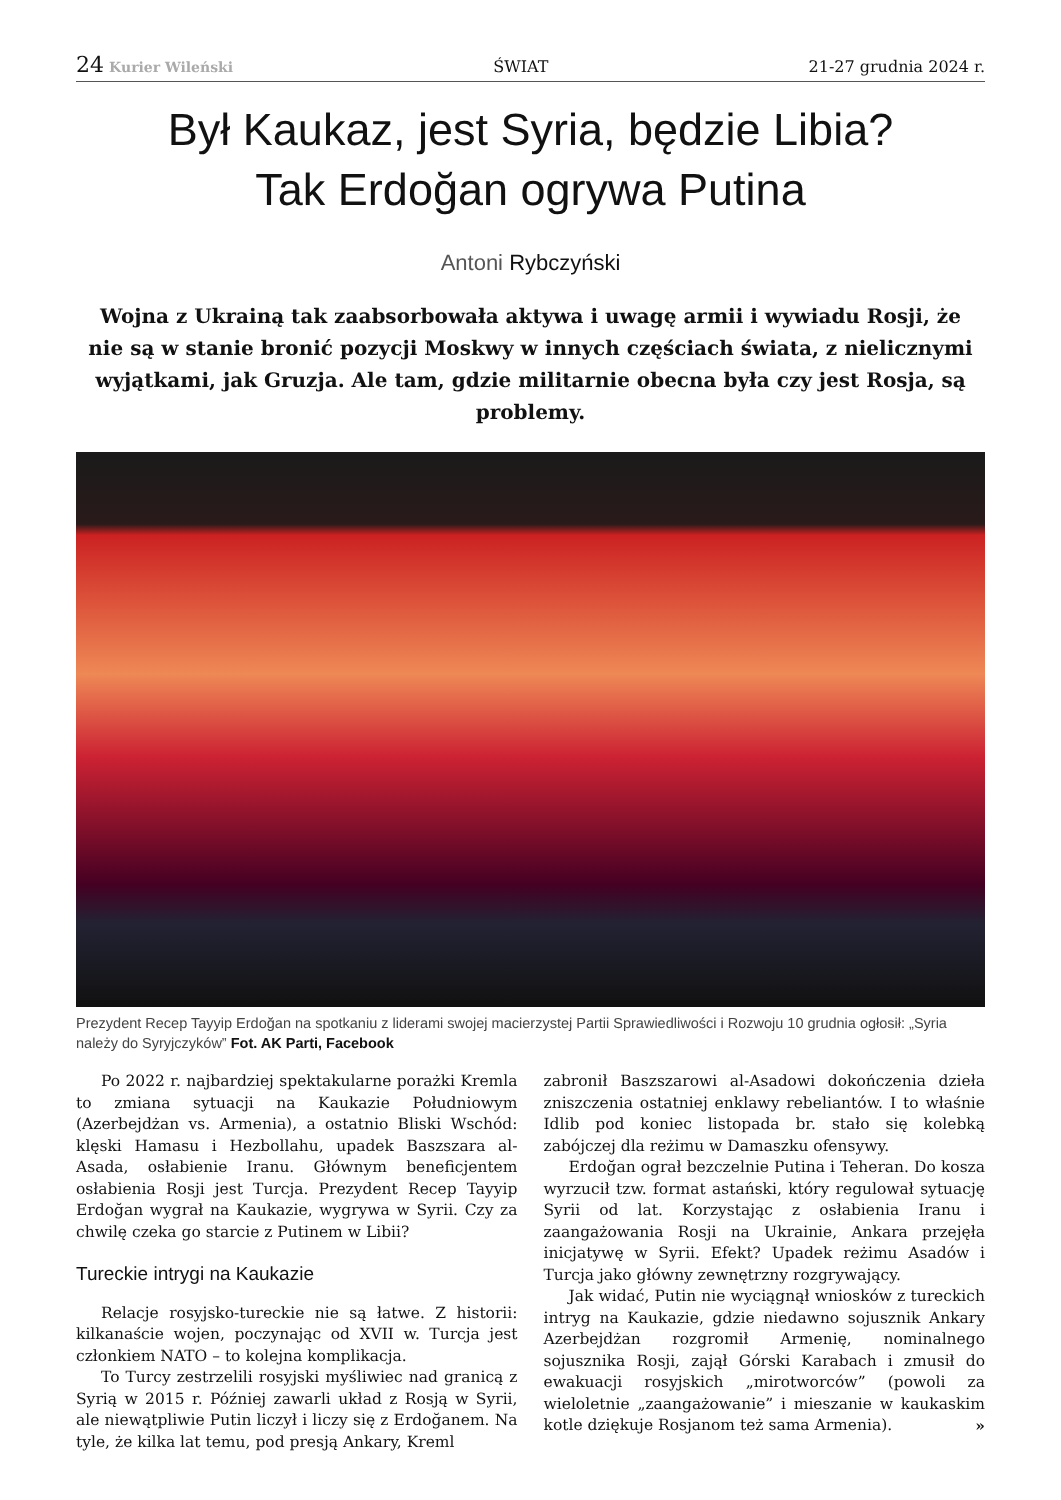24 Kurier Wileński ŚWIAT 21-27 grudnia 2024 r.
Był Kaukaz, jest Syria, będzie Libia?
Tak Erdoğan ogrywa Putina
Antoni Rybczyński
Wojna z Ukrainą tak zaabsorbowała aktywa i uwagę armii i wywiadu Rosji, że nie są w stanie bronić pozycji Moskwy w innych częściach świata, z nielicznymi wyjątkami, jak Gruzja. Ale tam, gdzie militarnie obecna była czy jest Rosja, są problemy.
Prezydent Recep Tayyip Erdoğan na spotkaniu z liderami swojej macierzystej Partii Sprawiedliwości i Rozwoju 10 grudnia ogłosił: „Syria należy do Syryjczyków” Fot. AK Parti, Facebook
Po 2022 r. najbardziej spektakularne porażki Kremla to zmiana sytuacji na Kaukazie Południowym (Azerbejdżan vs. Armenia), a ostatnio Bliski Wschód: klęski Hamasu i Hezbollahu, upadek Baszszara al-Asada, osłabienie Iranu. Głównym beneficjentem osłabienia Rosji jest Turcja. Prezydent Recep Tayyip Erdoğan wygrał na Kaukazie, wygrywa w Syrii. Czy za chwilę czeka go starcie z Putinem w Libii?
Tureckie intrygi na Kaukazie
Relacje rosyjsko-tureckie nie są łatwe. Z historii: kilkanaście wojen, poczynając od XVII w. Turcja jest członkiem NATO – to kolejna komplikacja.
To Turcy zestrzelili rosyjski myśliwiec nad granicą z Syrią w 2015 r. Później zawarli układ z Rosją w Syrii, ale niewątpliwie Putin liczył i liczy się z Erdoğanem. Na tyle, że kilka lat temu, pod presją Ankary, Kreml
zabronił Baszszarowi al-Asadowi dokończenia dzieła zniszczenia ostatniej enklawy rebeliantów. I to właśnie Idlib pod koniec listopada br. stało się kolebką zabójczej dla reżimu w Damaszku ofensywy.
Erdoğan ograł bezczelnie Putina i Teheran. Do kosza wyrzucił tzw. format astański, który regulował sytuację Syrii od lat. Korzystając z osłabienia Iranu i zaangażowania Rosji na Ukrainie, Ankara przejęła inicjatywę w Syrii. Efekt? Upadek reżimu Asadów i Turcja jako główny zewnętrzny rozgrywający.
Jak widać, Putin nie wyciągnął wniosków z tureckich intryg na Kaukazie, gdzie niedawno sojusznik Ankary Azerbejdżan rozgromił Armenię, nominalnego sojusznika Rosji, zajął Górski Karabach i zmusił do ewakuacji rosyjskich „mirotworców” (powoli za wieloletnie „zaangażowanie” i mieszanie w kaukaskim kotle dziękuje Rosjanom też sama Armenia). »